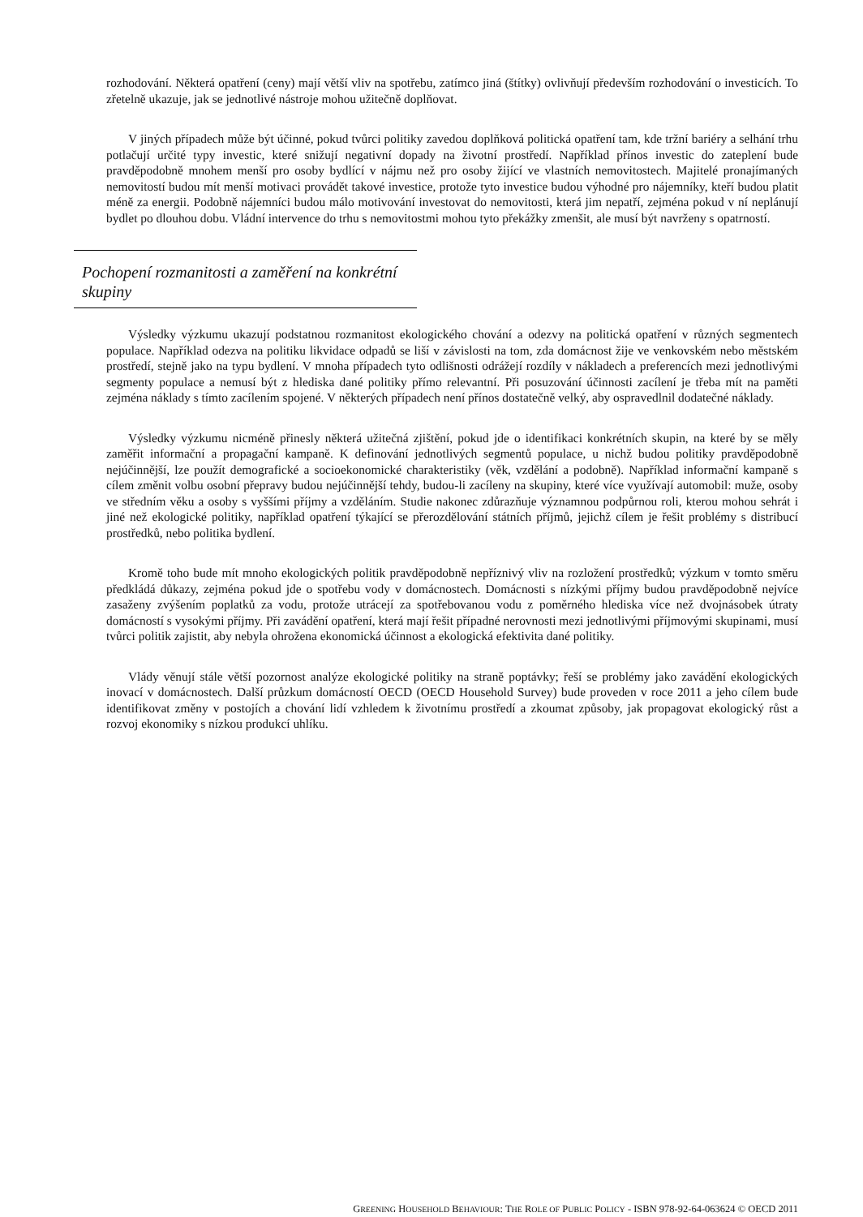rozhodování. Některá opatření (ceny) mají větší vliv na spotřebu, zatímco jiná (štítky) ovlivňují především rozhodování o investicích. To zřetelně ukazuje, jak se jednotlivé nástroje mohou užitečně doplňovat.
V jiných případech může být účinné, pokud tvůrci politiky zavedou doplňková politická opatření tam, kde tržní bariéry a selhání trhu potlačují určité typy investic, které snižují negativní dopady na životní prostředí. Například přínos investic do zateplení bude pravděpodobně mnohem menší pro osoby bydlící v nájmu než pro osoby žijící ve vlastních nemovitostech. Majitelé pronajímaných nemovitostí budou mít menší motivaci provádět takové investice, protože tyto investice budou výhodné pro nájemníky, kteří budou platit méně za energii. Podobně nájemníci budou málo motivování investovat do nemovitosti, která jim nepatří, zejména pokud v ní neplánují bydlet po dlouhou dobu. Vládní intervence do trhu s nemovitostmi mohou tyto překážky zmenšit, ale musí být navrženy s opatrností.
Pochopení rozmanitosti a zaměření na konkrétní skupiny
Výsledky výzkumu ukazují podstatnou rozmanitost ekologického chování a odezvy na politická opatření v různých segmentech populace. Například odezva na politiku likvidace odpadů se liší v závislosti na tom, zda domácnost žije ve venkovském nebo městském prostředí, stejně jako na typu bydlení. V mnoha případech tyto odlišnosti odrážejí rozdíly v nákladech a preferencích mezi jednotlivými segmenty populace a nemusí být z hlediska dané politiky přímo relevantní. Při posuzování účinnosti zacílení je třeba mít na paměti zejména náklady s tímto zacílením spojené. V některých případech není přínos dostatečně velký, aby ospravedlnil dodatečné náklady.
Výsledky výzkumu nicméně přinesly některá užitečná zjištění, pokud jde o identifikaci konkrétních skupin, na které by se měly zaměřit informační a propagační kampaně. K definování jednotlivých segmentů populace, u nichž budou politiky pravděpodobně nejúčinnější, lze použít demografické a socioekonomické charakteristiky (věk, vzdělání a podobně). Například informační kampaně s cílem změnit volbu osobní přepravy budou nejúčinnější tehdy, budou-li zacíleny na skupiny, které více využívají automobil: muže, osoby ve středním věku a osoby s vyššími příjmy a vzděláním. Studie nakonec zdůrazňuje významnou podpůrnou roli, kterou mohou sehrát i jiné než ekologické politiky, například opatření týkající se přerozdělování státních příjmů, jejichž cílem je řešit problémy s distribucí prostředků, nebo politika bydlení.
Kromě toho bude mít mnoho ekologických politik pravděpodobně nepříznivý vliv na rozložení prostředků; výzkum v tomto směru předkládá důkazy, zejména pokud jde o spotřebu vody v domácnostech. Domácnosti s nízkými příjmy budou pravděpodobně nejvíce zasaženy zvýšením poplatků za vodu, protože utrácejí za spotřebovanou vodu z poměrného hlediska více než dvojnásobek útraty domácností s vysokými příjmy. Při zavádění opatření, která mají řešit případné nerovnosti mezi jednotlivými příjmovými skupinami, musí tvůrci politik zajistit, aby nebyla ohrožena ekonomická účinnost a ekologická efektivita dané politiky.
Vlády věnují stále větší pozornost analýze ekologické politiky na straně poptávky; řeší se problémy jako zavádění ekologických inovací v domácnostech. Další průzkum domácností OECD (OECD Household Survey) bude proveden v roce 2011 a jeho cílem bude identifikovat změny v postojích a chování lidí vzhledem k životnímu prostředí a zkoumat způsoby, jak propagovat ekologický růst a rozvoj ekonomiky s nízkou produkcí uhlíku.
GREENING HOUSEHOLD BEHAVIOUR: THE ROLE OF PUBLIC POLICY - ISBN 978-92-64-063624 © OECD 2011